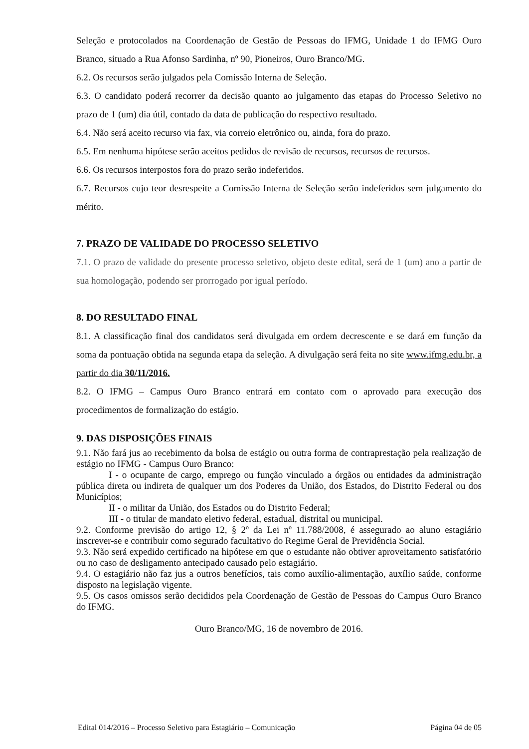Seleção e protocolados na Coordenação de Gestão de Pessoas do IFMG, Unidade 1 do IFMG Ouro Branco, situado a Rua Afonso Sardinha, nº 90, Pioneiros, Ouro Branco/MG.
6.2. Os recursos serão julgados pela Comissão Interna de Seleção.
6.3. O candidato poderá recorrer da decisão quanto ao julgamento das etapas do Processo Seletivo no prazo de 1 (um) dia útil, contado da data de publicação do respectivo resultado.
6.4. Não será aceito recurso via fax, via correio eletrônico ou, ainda, fora do prazo.
6.5. Em nenhuma hipótese serão aceitos pedidos de revisão de recursos, recursos de recursos.
6.6. Os recursos interpostos fora do prazo serão indeferidos.
6.7. Recursos cujo teor desrespeite a Comissão Interna de Seleção serão indeferidos sem julgamento do mérito.
7. PRAZO DE VALIDADE DO PROCESSO SELETIVO
7.1. O prazo de validade do presente processo seletivo, objeto deste edital, será de 1 (um) ano a partir de sua homologação, podendo ser prorrogado por igual período.
8. DO RESULTADO FINAL
8.1. A classificação final dos candidatos será divulgada em ordem decrescente e se dará em função da soma da pontuação obtida na segunda etapa da seleção. A divulgação será feita no site www.ifmg.edu.br, a partir do dia 30/11/2016.
8.2. O IFMG – Campus Ouro Branco entrará em contato com o aprovado para execução dos procedimentos de formalização do estágio.
9. DAS DISPOSIÇÕES FINAIS
9.1. Não fará jus ao recebimento da bolsa de estágio ou outra forma de contraprestação pela realização de estágio no IFMG - Campus Ouro Branco:
I - o ocupante de cargo, emprego ou função vinculado a órgãos ou entidades da administração pública direta ou indireta de qualquer um dos Poderes da União, dos Estados, do Distrito Federal ou dos Municípios;
II - o militar da União, dos Estados ou do Distrito Federal;
III - o titular de mandato eletivo federal, estadual, distrital ou municipal.
9.2. Conforme previsão do artigo 12, § 2º da Lei nº 11.788/2008, é assegurado ao aluno estagiário inscrever-se e contribuir como segurado facultativo do Regime Geral de Previdência Social.
9.3. Não será expedido certificado na hipótese em que o estudante não obtiver aproveitamento satisfatório ou no caso de desligamento antecipado causado pelo estagiário.
9.4. O estagiário não faz jus a outros benefícios, tais como auxílio-alimentação, auxílio saúde, conforme disposto na legislação vigente.
9.5. Os casos omissos serão decididos pela Coordenação de Gestão de Pessoas do Campus Ouro Branco do IFMG.
Ouro Branco/MG, 16 de novembro de 2016.
Edital 014/2016 – Processo Seletivo para Estagiário – Comunicação Página 04 de 05